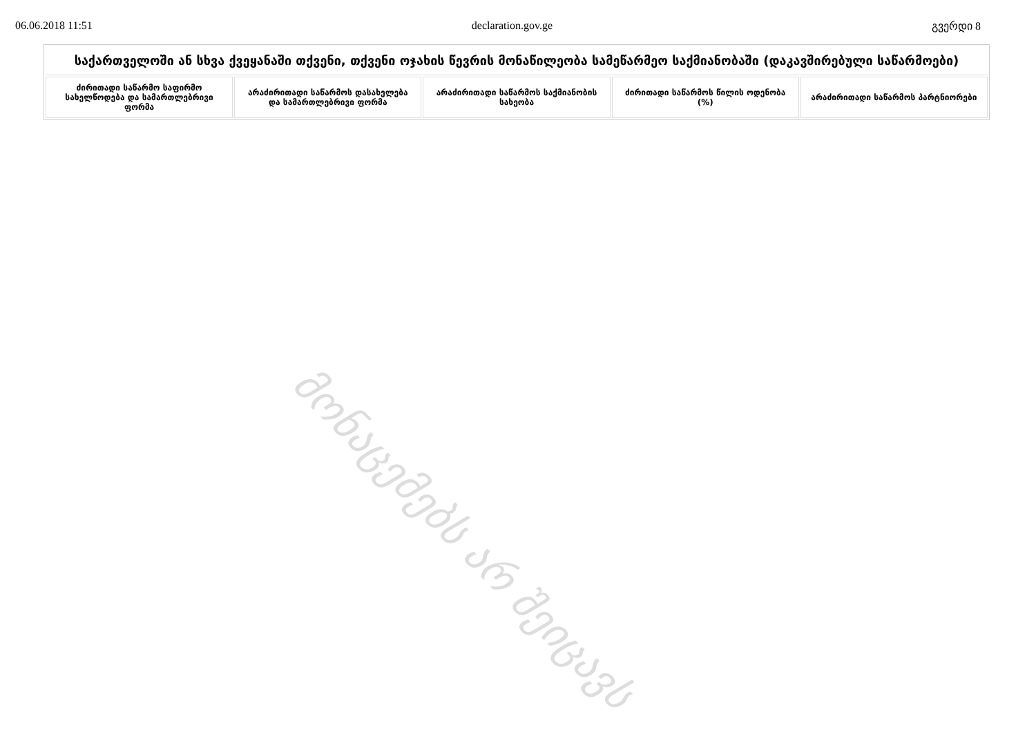06.06.2018 11:51 declaration.gov.ge გვერდი 8
| საქართველოში ან სხვა ქვეყანაში თქვენი, თქვენი ოჯახის წევრის მონაწილეობა სამეწარმეო საქმიანობაში (დაკავშირებული საწარმოები) | | | | |
| --- | --- | --- | --- | --- |
| ძირითადი საწარმო საფირმო სახელწოდება და სამართლებრივი ფორმა | არაძირითადი საწარმოს დასახელება და სამართლებრივი ფორმა | არაძირითადი საწარმოს საქმიანობის სახეობა | ძირითადი საწარმოს წილის ოდენობა (%) | არაძირითადი საწარმოს პარტნიორები |
მონაცემებს არ შეიცავს